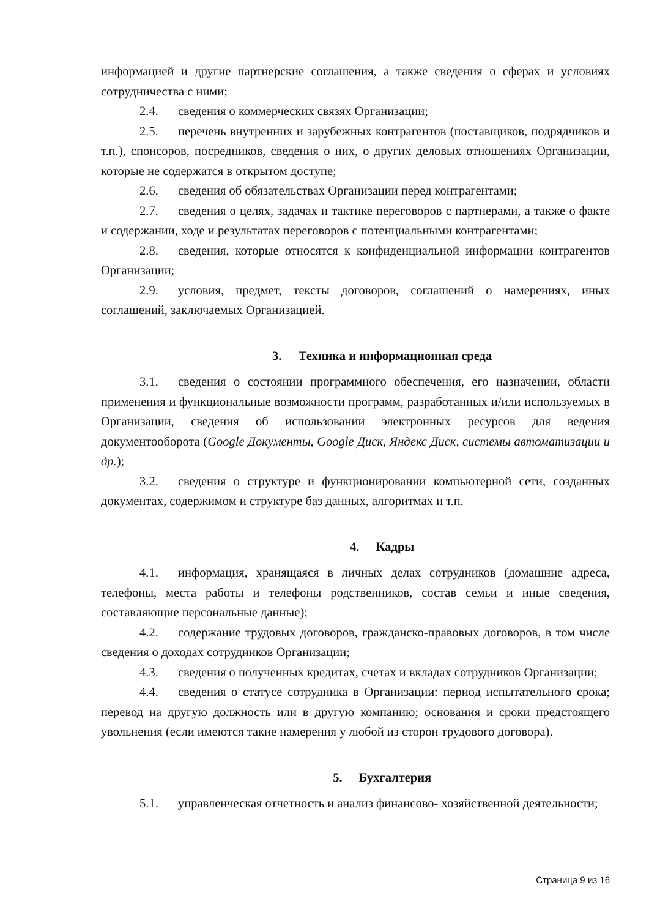информацией и другие партнерские соглашения, а также сведения о сферах и условиях сотрудничества с ними;
2.4. сведения о коммерческих связях Организации;
2.5. перечень внутренних и зарубежных контрагентов (поставщиков, подрядчиков и т.п.), спонсоров, посредников, сведения о них, о других деловых отношениях Организации, которые не содержатся в открытом доступе;
2.6. сведения об обязательствах Организации перед контрагентами;
2.7. сведения о целях, задачах и тактике переговоров с партнерами, а также о факте и содержании, ходе и результатах переговоров с потенциальными контрагентами;
2.8. сведения, которые относятся к конфиденциальной информации контрагентов Организации;
2.9. условия, предмет, тексты договоров, соглашений о намерениях, иных соглашений, заключаемых Организацией.
3. Техника и информационная среда
3.1. сведения о состоянии программного обеспечения, его назначении, области применения и функциональные возможности программ, разработанных и/или используемых в Организации, сведения об использовании электронных ресурсов для ведения документооборота (Google Документы, Google Диск, Яндекс Диск, системы автоматизации и др.);
3.2. сведения о структуре и функционировании компьютерной сети, созданных документах, содержимом и структуре баз данных, алгоритмах и т.п.
4. Кадры
4.1. информация, хранящаяся в личных делах сотрудников (домашние адреса, телефоны, места работы и телефоны родственников, состав семьи и иные сведения, составляющие персональные данные);
4.2. содержание трудовых договоров, гражданско-правовых договоров, в том числе сведения о доходах сотрудников Организации;
4.3. сведения о полученных кредитах, счетах и вкладах сотрудников Организации;
4.4. сведения о статусе сотрудника в Организации: период испытательного срока; перевод на другую должность или в другую компанию; основания и сроки предстоящего увольнения (если имеются такие намерения у любой из сторон трудового договора).
5. Бухгалтерия
5.1. управленческая отчетность и анализ финансово- хозяйственной деятельности;
Страница 9 из 16